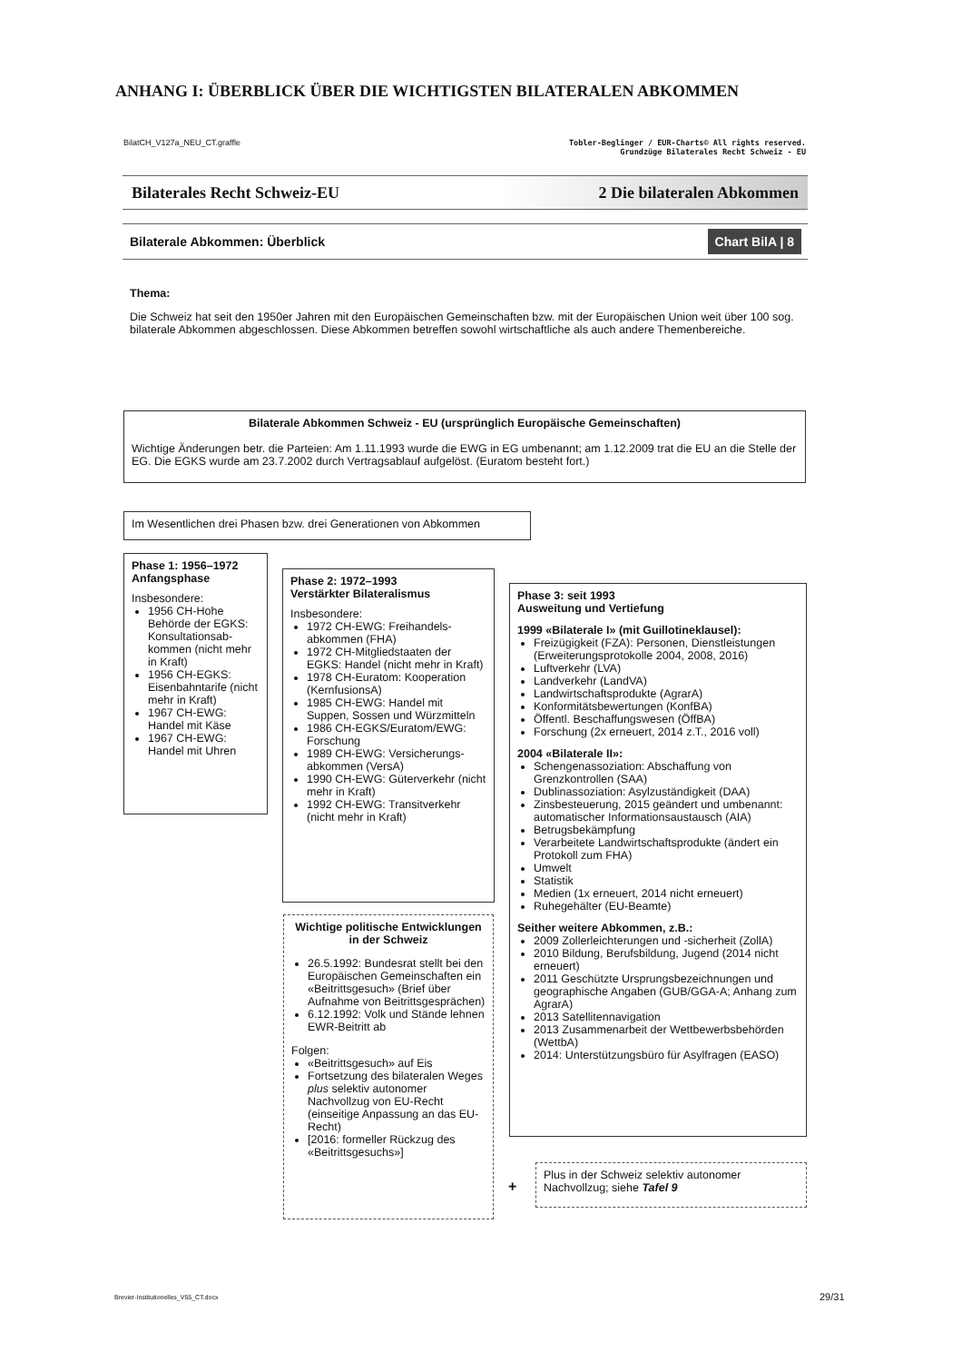ANHANG I: ÜBERBLICK ÜBER DIE WICHTIGSTEN BILATERALEN ABKOMMEN
BilatCH_V127a_NEU_CT.graffle Tobler-Beglinger / EUR-Charts© All rights reserved.
Grundzüge Bilaterales Recht Schweiz - EU
Bilaterales Recht Schweiz-EU 2 Die bilateralen Abkommen
Bilaterale Abkommen: Überblick Chart BilA | 8
Thema:
Die Schweiz hat seit den 1950er Jahren mit den Europäischen Gemeinschaften bzw. mit der Europäischen Union weit über 100 sog. bilaterale Abkommen abgeschlossen. Diese Abkommen betreffen sowohl wirtschaftliche als auch andere Themenbereiche.
Bilaterale Abkommen Schweiz - EU (ursprünglich Europäische Gemeinschaften)
Wichtige Änderungen betr. die Parteien: Am 1.11.1993 wurde die EWG in EG umbenannt; am 1.12.2009 trat die EU an die Stelle der EG. Die EGKS wurde am 23.7.2002 durch Vertragsablauf aufgelöst. (Euratom besteht fort.)
Im Wesentlichen drei Phasen bzw. drei Generationen von Abkommen
Phase 1: 1956–1972
Anfangsphase
Insbesondere:
1956 CH-Hohe Behörde der EGKS: Konsultationsab-kommen (nicht mehr in Kraft)
1956 CH-EGKS: Eisenbahntarife (nicht mehr in Kraft)
1967 CH-EWG: Handel mit Käse
1967 CH-EWG: Handel mit Uhren
Phase 2: 1972–1993
Verstärkter Bilateralismus
Insbesondere:
1972 CH-EWG: Freihandels-abkommen (FHA)
1972 CH-Mitgliedstaaten der EGKS: Handel (nicht mehr in Kraft)
1978 CH-Euratom: Kooperation (KernfusionsA)
1985 CH-EWG: Handel mit Suppen, Sossen und Würzmitteln
1986 CH-EGKS/Euratom/EWG: Forschung
1989 CH-EWG: Versicherungs-abkommen (VersA)
1990 CH-EWG: Güterverkehr (nicht mehr in Kraft)
1992 CH-EWG: Transitverkehr (nicht mehr in Kraft)
Wichtige politische Entwicklungen in der Schweiz
26.5.1992: Bundesrat stellt bei den Europäischen Gemeinschaften ein «Beitrittsgesuch» (Brief über Aufnahme von Beitrittsgesprächen)
6.12.1992: Volk und Stände lehnen EWR-Beitritt ab
Folgen:
«Beitrittsgesuch» auf Eis
Fortsetzung des bilateralen Weges plus selektiv autonomer Nachvollzug von EU-Recht (einseitige Anpassung an das EU-Recht)
[2016: formeller Rückzug des «Beitrittsgesuchs»]
Phase 3: seit 1993
Ausweitung und Vertiefung
1999 «Bilaterale I» (mit Guillotineklausel):
Freizügigkeit (FZA): Personen, Dienstleistungen (Erweiterungsprotokolle 2004, 2008, 2016)
Luftverkehr (LVA)
Landverkehr (LandVA)
Landwirtschaftsprodukte (AgrarA)
Konformitätsbewertungen (KonfBA)
Öffentl. Beschaffungswesen (ÖffBA)
Forschung (2x erneuert, 2014 z.T., 2016 voll)
2004 «Bilaterale II»:
Schengenassoziation: Abschaffung von Grenzkontrollen (SAA)
Dublinassoziation: Asylzuständigkeit (DAA)
Zinsbesteuerung, 2015 geändert und umbenannt: automatischer Informationsaustausch (AIA)
Betrugsbekämpfung
Verarbeitete Landwirtschaftsprodukte (ändert ein Protokoll zum FHA)
Umwelt
Statistik
Medien (1x erneuert, 2014 nicht erneuert)
Ruhegehälter (EU-Beamte)
Seither weitere Abkommen, z.B.:
2009 Zollerleichterungen und -sicherheit (ZollA)
2010 Bildung, Berufsbildung, Jugend (2014 nicht erneuert)
2011 Geschützte Ursprungsbezeichnungen und geographische Angaben (GUB/GGA-A; Anhang zum AgrarA)
2013 Satellitennavigation
2013 Zusammenarbeit der Wettbewerbsbehörden (WettbA)
2014: Unterstützungsbüro für Asylfragen (EASO)
+
Plus in der Schweiz selektiv autonomer Nachvollzug; siehe Tafel 9
Brevier-Institutionelles_V55_CT.docx
29/31